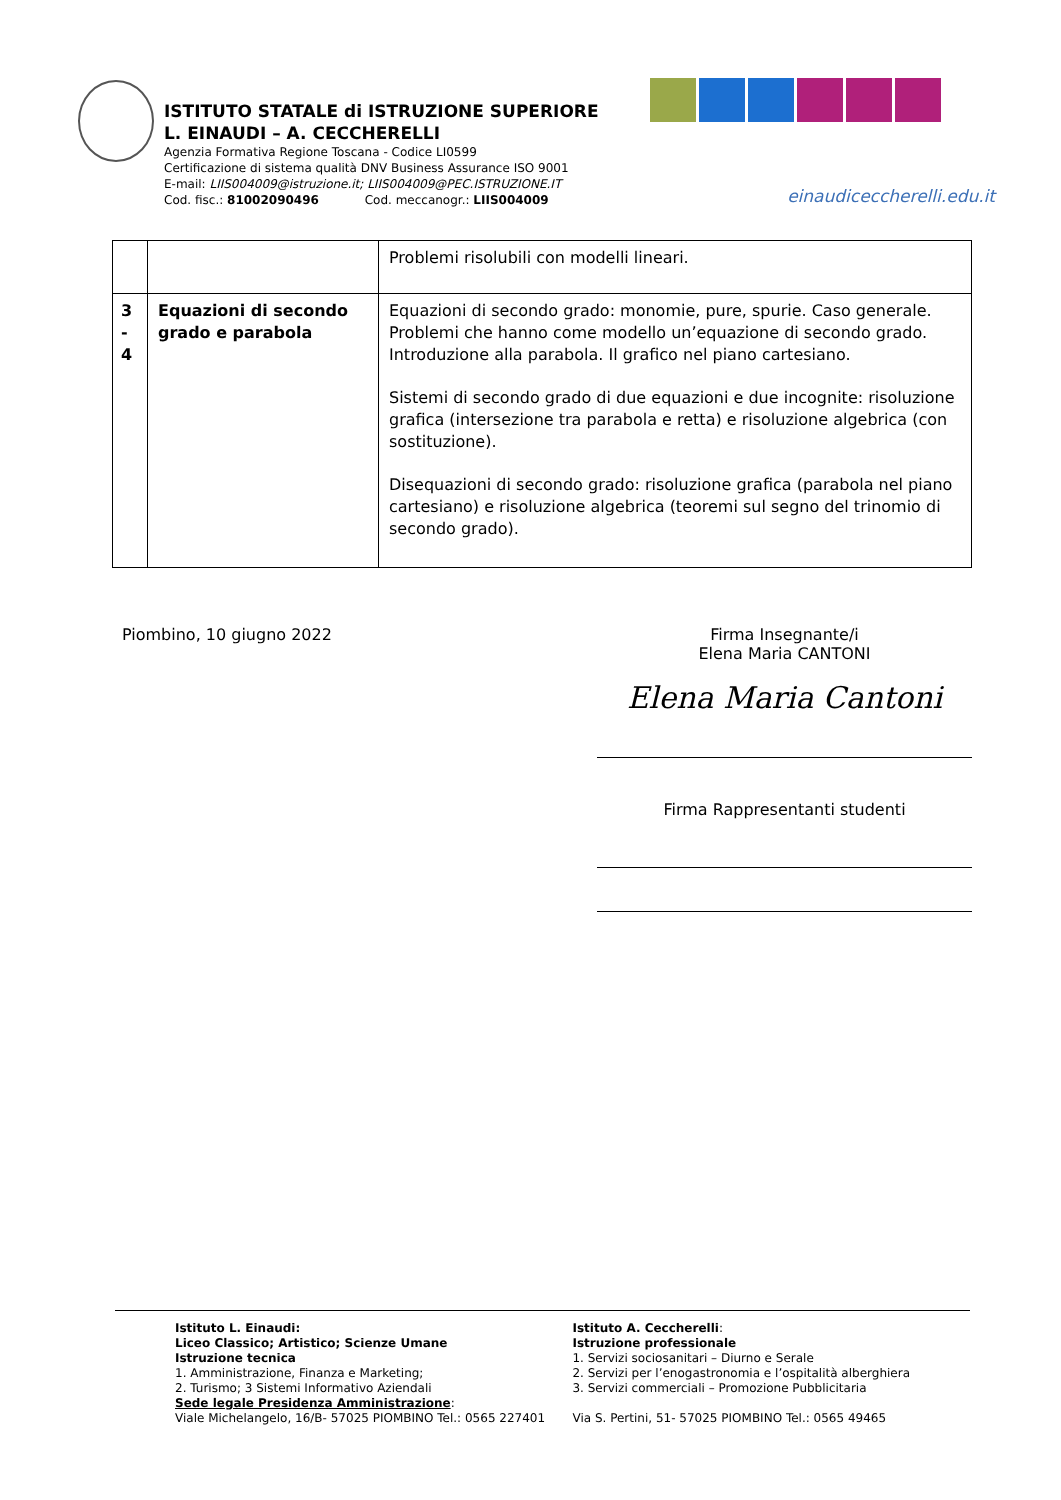ISTITUTO STATALE di ISTRUZIONE SUPERIORE
L. EINAUDI – A. CECCHERELLI
Agenzia Formativa Regione Toscana - Codice LI0599
Certificazione di sistema qualità DNV Business Assurance ISO 9001
E-mail: LIIS004009@istruzione.it; LIIS004009@PEC.ISTRUZIONE.IT
Cod. fisc.: 81002090496 Cod. meccanogr.: LIIS004009
einaudiceccherelli.edu.it
| | | Problemi risolubili con modelli lineari. |
| 3 - 4 | Equazioni di secondo grado e parabola | Equazioni di secondo grado: monomie, pure, spurie. Caso generale. Problemi che hanno come modello un’equazione di secondo grado. Introduzione alla parabola. Il grafico nel piano cartesiano. Sistemi di secondo grado di due equazioni e due incognite: risoluzione grafica (intersezione tra parabola e retta) e risoluzione algebrica (con sostituzione). Disequazioni di secondo grado: risoluzione grafica (parabola nel piano cartesiano) e risoluzione algebrica (teoremi sul segno del trinomio di secondo grado). |
Piombino, 10 giugno 2022
Firma Insegnante/i
Elena Maria CANTONI
Elena Maria Cantoni
Firma Rappresentanti studenti
Istituto L. Einaudi:
Liceo Classico; Artistico; Scienze Umane
Istruzione tecnica
1. Amministrazione, Finanza e Marketing;
2. Turismo; 3 Sistemi Informativo Aziendali
Sede legale Presidenza Amministrazione:
Viale Michelangelo, 16/B- 57025 PIOMBINO Tel.: 0565 227401
Istituto A. Ceccherelli:
Istruzione professionale
1. Servizi sociosanitari – Diurno e Serale
2. Servizi per l’enogastronomia e l’ospitalità alberghiera
3. Servizi commerciali – Promozione Pubblicitaria
Via S. Pertini, 51- 57025 PIOMBINO Tel.: 0565 49465